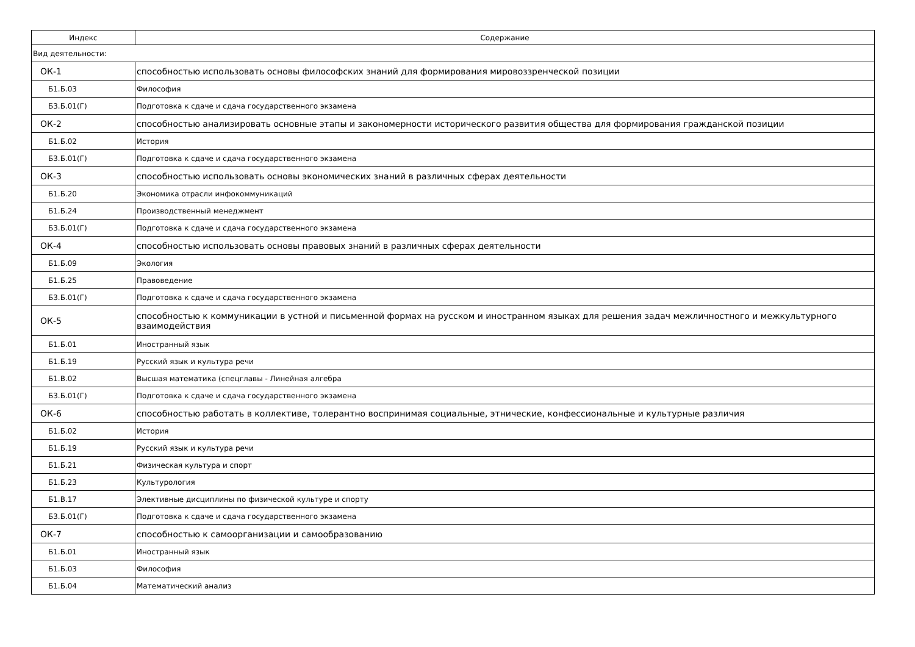| Индекс | Содержание |
| --- | --- |
| Вид деятельности: | |
| ОК-1 | способностью использовать основы философских знаний для формирования мировоззренческой позиции |
| Б1.Б.03 | Философия |
| Б3.Б.01(Г) | Подготовка к сдаче и сдача государственного экзамена |
| ОК-2 | способностью анализировать основные этапы и закономерности исторического развития общества для формирования гражданской позиции |
| Б1.Б.02 | История |
| Б3.Б.01(Г) | Подготовка к сдаче и сдача государственного экзамена |
| ОК-3 | способностью использовать основы экономических знаний в различных сферах деятельности |
| Б1.Б.20 | Экономика отрасли инфокоммуникаций |
| Б1.Б.24 | Производственный менеджмент |
| Б3.Б.01(Г) | Подготовка к сдаче и сдача государственного экзамена |
| ОК-4 | способностью использовать основы правовых знаний в различных сферах деятельности |
| Б1.Б.09 | Экология |
| Б1.Б.25 | Правоведение |
| Б3.Б.01(Г) | Подготовка к сдаче и сдача государственного экзамена |
| ОК-5 | способностью к коммуникации в устной и письменной формах на русском и иностранном языках для решения задач межличностного и межкультурного взаимодействия |
| Б1.Б.01 | Иностранный язык |
| Б1.Б.19 | Русский язык и культура речи |
| Б1.В.02 | Высшая математика (спецглавы - Линейная алгебра |
| Б3.Б.01(Г) | Подготовка к сдаче и сдача государственного экзамена |
| ОК-6 | способностью работать в коллективе, толерантно воспринимая социальные, этнические, конфессиональные и культурные различия |
| Б1.Б.02 | История |
| Б1.Б.19 | Русский язык и культура речи |
| Б1.Б.21 | Физическая культура и спорт |
| Б1.Б.23 | Культурология |
| Б1.В.17 | Элективные дисциплины по физической культуре и спорту |
| Б3.Б.01(Г) | Подготовка к сдаче и сдача государственного экзамена |
| ОК-7 | способностью к самоорганизации и самообразованию |
| Б1.Б.01 | Иностранный язык |
| Б1.Б.03 | Философия |
| Б1.Б.04 | Математический анализ |